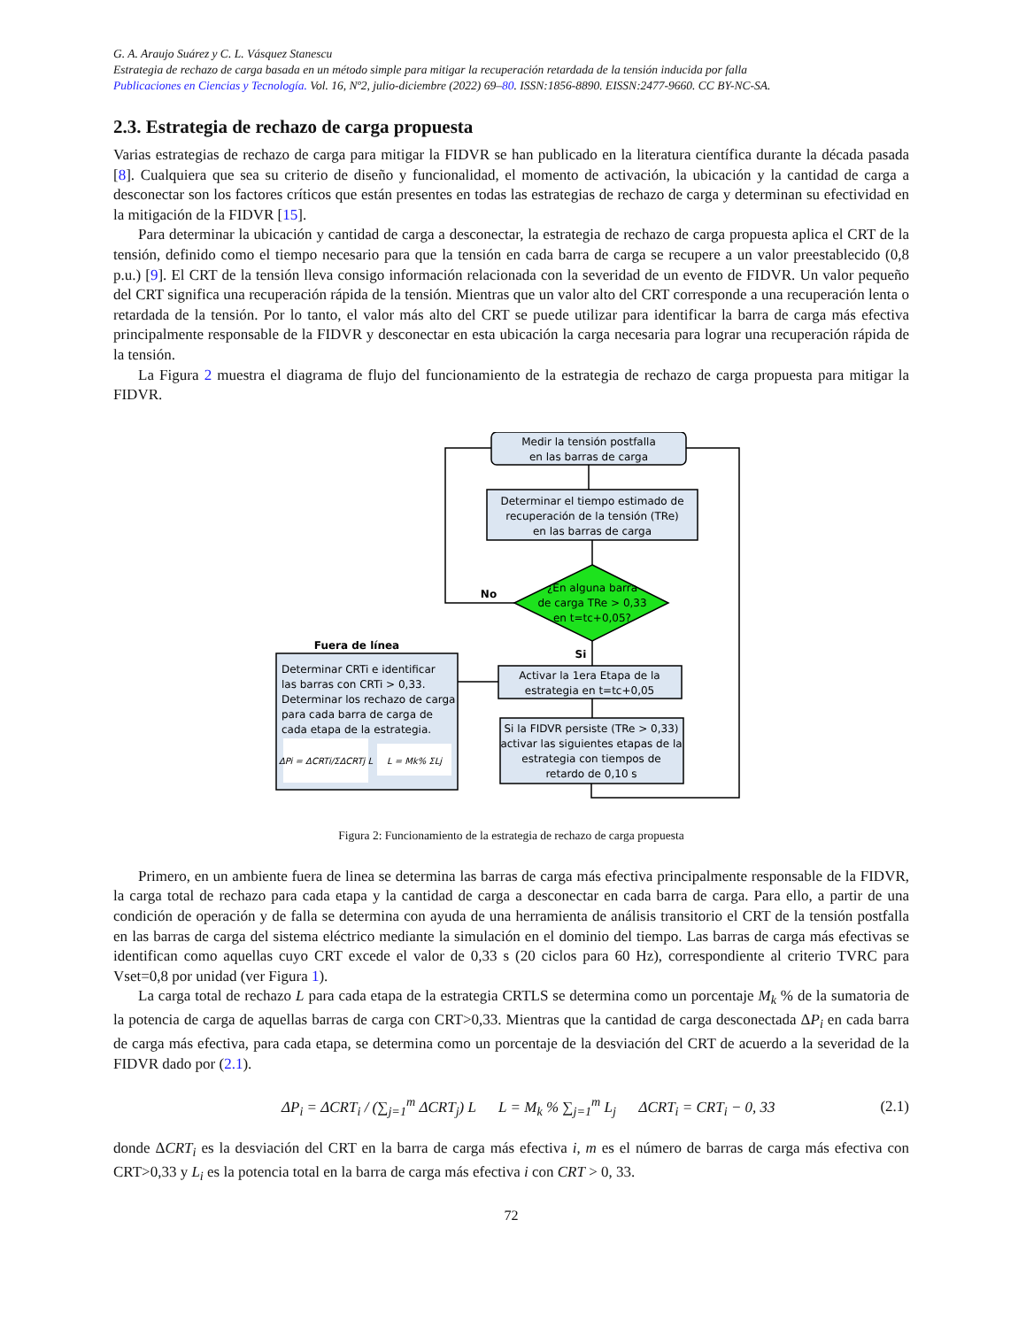G. A. Araujo Suárez y C. L. Vásquez Stanescu
Estrategia de rechazo de carga basada en un método simple para mitigar la recuperación retardada de la tensión inducida por falla
Publicaciones en Ciencias y Tecnología. Vol. 16, Nº2, julio-diciembre (2022) 69–80. ISSN:1856-8890. EISSN:2477-9660. CC BY-NC-SA.
2.3. Estrategia de rechazo de carga propuesta
Varias estrategias de rechazo de carga para mitigar la FIDVR se han publicado en la literatura científica durante la década pasada [8]. Cualquiera que sea su criterio de diseño y funcionalidad, el momento de activación, la ubicación y la cantidad de carga a desconectar son los factores críticos que están presentes en todas las estrategias de rechazo de carga y determinan su efectividad en la mitigación de la FIDVR [15].
Para determinar la ubicación y cantidad de carga a desconectar, la estrategia de rechazo de carga propuesta aplica el CRT de la tensión, definido como el tiempo necesario para que la tensión en cada barra de carga se recupere a un valor preestablecido (0,8 p.u.) [9]. El CRT de la tensión lleva consigo información relacionada con la severidad de un evento de FIDVR. Un valor pequeño del CRT significa una recuperación rápida de la tensión. Mientras que un valor alto del CRT corresponde a una recuperación lenta o retardada de la tensión. Por lo tanto, el valor más alto del CRT se puede utilizar para identificar la barra de carga más efectiva principalmente responsable de la FIDVR y desconectar en esta ubicación la carga necesaria para lograr una recuperación rápida de la tensión.
La Figura 2 muestra el diagrama de flujo del funcionamiento de la estrategia de rechazo de carga propuesta para mitigar la FIDVR.
Medir la tensión postfalla
en las barras de carga
Determinar el tiempo estimado de
recuperación de la tensión (TRe)
en las barras de carga
¿En alguna barra
de carga TRe > 0,33
en t=tc+0,05?
No
Si
Fuera de línea
Determinar CRTi e identificar
las barras con CRTi > 0,33.
Determinar los rechazo de carga
para cada barra de carga de
cada etapa de la estrategia.
ΔPi = ΔCRTi/ΣΔCRTj L
L = Mk% ΣLj
Activar la 1era Etapa de la
estrategia en t=tc+0,05
Si la FIDVR persiste (TRe > 0,33)
activar las siguientes etapas de la
estrategia con tiempos de
retardo de 0,10 s
Figura 2: Funcionamiento de la estrategia de rechazo de carga propuesta
Primero, en un ambiente fuera de linea se determina las barras de carga más efectiva principalmente responsable de la FIDVR, la carga total de rechazo para cada etapa y la cantidad de carga a desconectar en cada barra de carga. Para ello, a partir de una condición de operación y de falla se determina con ayuda de una herramienta de análisis transitorio el CRT de la tensión postfalla en las barras de carga del sistema eléctrico mediante la simulación en el dominio del tiempo. Las barras de carga más efectivas se identifican como aquellas cuyo CRT excede el valor de 0,33 s (20 ciclos para 60 Hz), correspondiente al criterio TVRC para Vset=0,8 por unidad (ver Figura 1).
La carga total de rechazo L para cada etapa de la estrategia CRTLS se determina como un porcentaje M<sub>k</sub> % de la sumatoria de la potencia de carga de aquellas barras de carga con CRT>0,33. Mientras que la cantidad de carga desconectada ΔP<sub>i</sub> en cada barra de carga más efectiva, para cada etapa, se determina como un porcentaje de la desviación del CRT de acuerdo a la severidad de la FIDVR dado por (2.1).
ΔP<sub>i</sub> = ΔCRT<sub>i</sub> / (∑<sub>j=1</sub><sup>m</sup> ΔCRT<sub>j</sub>) L L = M<sub>k</sub> % ∑<sub>j=1</sub><sup>m</sup> L<sub>j</sub> ΔCRT<sub>i</sub> = CRT<sub>i</sub> − 0, 33 (2.1)
donde ΔCRT<sub>i</sub> es la desviación del CRT en la barra de carga más efectiva i, m es el número de barras de carga más efectiva con CRT>0,33 y L<sub>i</sub> es la potencia total en la barra de carga más efectiva i con CRT > 0, 33.
72